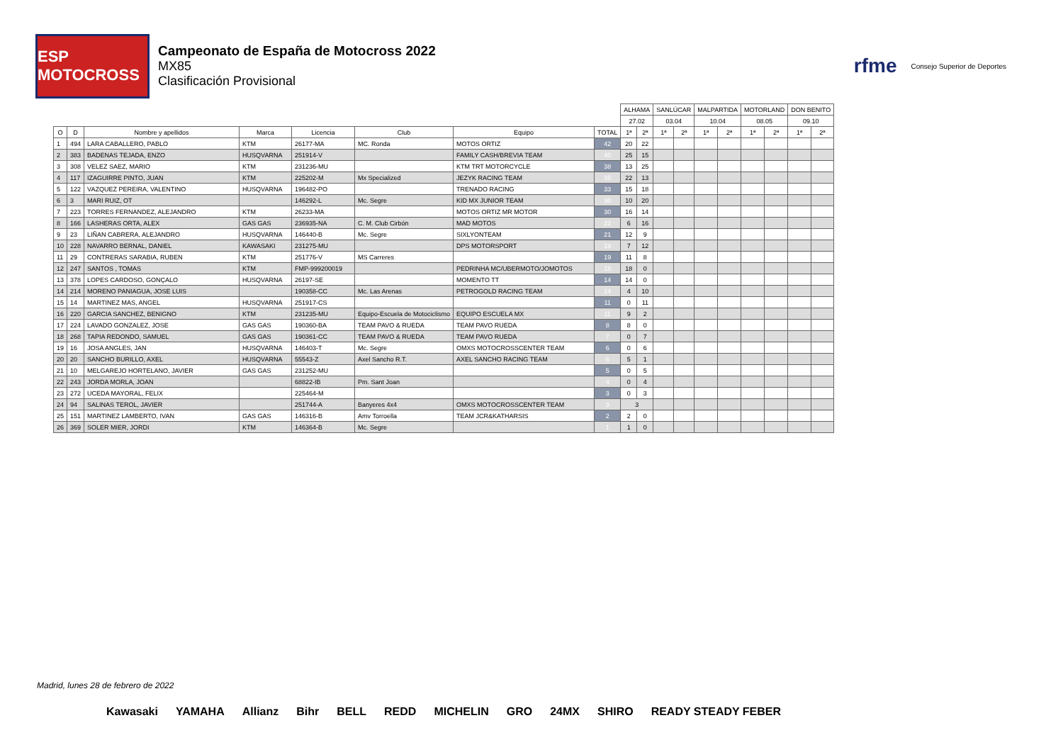ESP MOTOCROSS
Campeonato de España de Motocross 2022
MX85
Clasificación Provisional
rfme Consejo Superior de Deportes
| | | | | | | | | ALHAMA | | SANLÚCAR | | MALPARTIDA | | MOTORLAND | | DON BENITO | |
| --- | --- | --- | --- | --- | --- | --- | --- | --- | --- | --- | --- | --- | --- | --- | --- | --- | --- |
| | | | | | | | | 27.02 | | 03.04 | | 10.04 | | 08.05 | | 09.10 | |
| O | D | Nombre y apellidos | Marca | Licencia | Club | Equipo | TOTAL | 1ª | 2ª | 1ª | 2ª | 1ª | 2ª | 1ª | 2ª | 1ª | 2ª |
| 1 | 494 | LARA CABALLERO, PABLO | KTM | 26177-MA | MC. Ronda | MOTOS ORTIZ | 42 | 20 | 22 | | | | | | | | |
| 2 | 383 | BADENAS TEJADA, ENZO | HUSQVARNA | 251914-V | | FAMILY CASH/BREVIA TEAM | 40 | 25 | 15 | | | | | | | | |
| 3 | 308 | VELEZ SAEZ, MARIO | KTM | 231236-MU | | KTM TRT MOTORCYCLE | 38 | 13 | 25 | | | | | | | | |
| 4 | 117 | IZAGUIRRE PINTO, JUAN | KTM | 225202-M | Mx Specialized | JEZYK RACING TEAM | 35 | 22 | 13 | | | | | | | | |
| 5 | 122 | VAZQUEZ PEREIRA, VALENTINO | HUSQVARNA | 196482-PO | | TRENADO RACING | 33 | 15 | 18 | | | | | | | | |
| 6 | 3 | MARI RUIZ, OT | | 146292-L | Mc. Segre | KID MX JUNIOR TEAM | 30 | 10 | 20 | | | | | | | | |
| 7 | 223 | TORRES FERNANDEZ, ALEJANDRO | KTM | 26233-MA | | MOTOS ORTIZ MR MOTOR | 30 | 16 | 14 | | | | | | | | |
| 8 | 166 | LASHERAS ORTA, ALEX | GAS GAS | 236935-NA | C. M. Club Cirbón | MAD MOTOS | 22 | 6 | 16 | | | | | | | | |
| 9 | 23 | LIÑAN CABRERA, ALEJANDRO | HUSQVARNA | 146440-B | Mc. Segre | SIXLYONTEAM | 21 | 12 | 9 | | | | | | | | |
| 10 | 228 | NAVARRO BERNAL, DANIEL | KAWASAKI | 231275-MU | | DPS MOTORSPORT | 19 | 7 | 12 | | | | | | | | |
| 11 | 29 | CONTRERAS SARABIA, RUBEN | KTM | 251776-V | MS Carreres | | 19 | 11 | 8 | | | | | | | | |
| 12 | 247 | SANTOS , TOMAS | KTM | FMP-999200019 | | PEDRINHA MC/UBERMOTO/JOMOTOS | 18 | 18 | 0 | | | | | | | | |
| 13 | 378 | LOPES CARDOSO, GONÇALO | HUSQVARNA | 26197-SE | | MOMENTO TT | 14 | 14 | 0 | | | | | | | | |
| 14 | 214 | MORENO PANIAGUA, JOSE LUIS | | 190358-CC | Mc. Las Arenas | PETROGOLD RACING TEAM | 14 | 4 | 10 | | | | | | | | |
| 15 | 14 | MARTINEZ MAS, ANGEL | HUSQVARNA | 251917-CS | | | 11 | 0 | 11 | | | | | | | | |
| 16 | 220 | GARCIA SANCHEZ, BENIGNO | KTM | 231235-MU | Equipo-Escuela de Motociclismo | EQUIPO ESCUELA MX | 11 | 9 | 2 | | | | | | | | |
| 17 | 224 | LAVADO GONZALEZ, JOSE | GAS GAS | 190360-BA | TEAM PAVO & RUEDA | TEAM PAVO RUEDA | 8 | 8 | 0 | | | | | | | | |
| 18 | 268 | TAPIA REDONDO, SAMUEL | GAS GAS | 190361-CC | TEAM PAVO & RUEDA | TEAM PAVO RUEDA | 7 | 0 | 7 | | | | | | | | |
| 19 | 16 | JOSA ANGLES, JAN | HUSQVARNA | 146403-T | Mc. Segre | OMXS MOTOCROSSCENTER TEAM | 6 | 0 | 6 | | | | | | | | |
| 20 | 20 | SANCHO BURILLO, AXEL | HUSQVARNA | 55543-Z | Axel Sancho R.T. | AXEL SANCHO RACING TEAM | 6 | 5 | 1 | | | | | | | | |
| 21 | 10 | MELGAREJO HORTELANO, JAVIER | GAS GAS | 231252-MU | | | 5 | 0 | 5 | | | | | | | | |
| 22 | 243 | JORDA MORLA, JOAN | | 68822-IB | Pm. Sant Joan | | 4 | 0 | 4 | | | | | | | | |
| 23 | 272 | UCEDA MAYORAL, FELIX | | 225464-M | | | 3 | 0 | 3 | | | | | | | | |
| 24 | 94 | SALINAS TEROL, JAVIER | | 251744-A | Banyeres 4x4 | OMXS MOTOCROSSCENTER TEAM | 3 | 3 | | | | | | | | | |
| 25 | 151 | MARTINEZ LAMBERTO, IVAN | GAS GAS | 146316-B | Amv Torroella | TEAM JCR&KATHARSIS | 2 | 2 | 0 | | | | | | | | |
| 26 | 369 | SOLER MIER, JORDI | KTM | 146364-B | Mc. Segre | | 1 | 1 | 0 | | | | | | | | |
Madrid, lunes 28 de febrero de 2022
Kawasaki YAMAHA Allianz Bihr BELL REDD MICHELIN GRO 24MX SHIRO READY STEADY FEBER